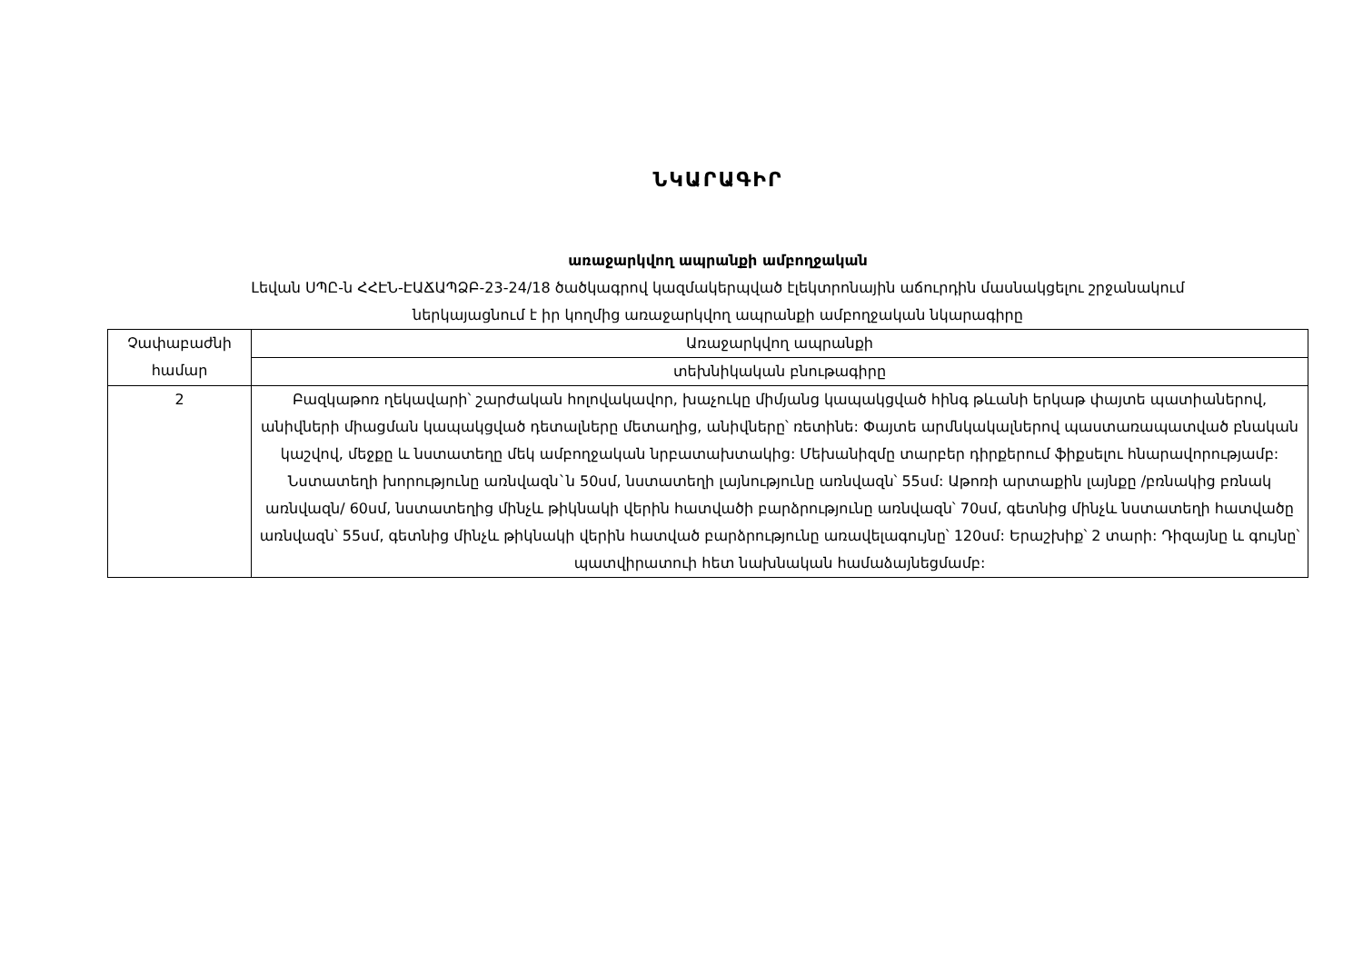ՆԿԱՐԱԳԻՐ
առաջարկվող ապրանքի ամբողջական
Լեվան ՍՊԸ-ն ՀՀԷՆ-ԷԱՃԱՊՁԲ-23-24/18 ծածկագրով կազմակերպված էլեկտրոնային աճուրդին մասնակցելու շրջանակում
ներկայացնում է իր կողմից առաջարկվող ապրանքի ամբողջական նկարագիրը
| Չափաբաժնի համար | Առաջարկվող ապրանքի |
| | տեխնիկական բնութագիրը |
| 2 | Բազկաթոռ ղեկավարի՝ շարժական հոլովակավոր, խաչուկը միմյանց կապակցված հինգ թևանի երկաթ փայտե պատիաներով, անիվների միացման կապակցված դետալները մետաղից, անիվները՝ ռետինե: Փայտե արմնկակալներով պաստառապատված բնական կաշվով, մեջքը և նստատեղը մեկ ամբողջական նրբատախտակից: Մեխանիզմը տարբեր դիրքերում ֆիքսելու հնարավորությամբ: Նստատեղի խորությունը առնվազն`ն 50սմ, նստատեղի լայնությունը առնվազն՝ 55սմ: Աթոռի արտաքին լայնքը /բռնակից բռնակ առնվազն/ 60սմ, նստատեղից մինչև թիկնակի վերին հատվածի բարձրությունը առնվազն՝ 70սմ, գետնից մինչև նստատեղի հատվածը առնվազն՝ 55սմ, գետնից մինչև թիկնակի վերին հատված բարձրությունը առավելագույնը՝ 120սմ: Երաշխիք՝ 2 տարի: Դիզայնը և գույնը՝ պատվիրատուի հետ նախնական համաձայնեցմամբ: |